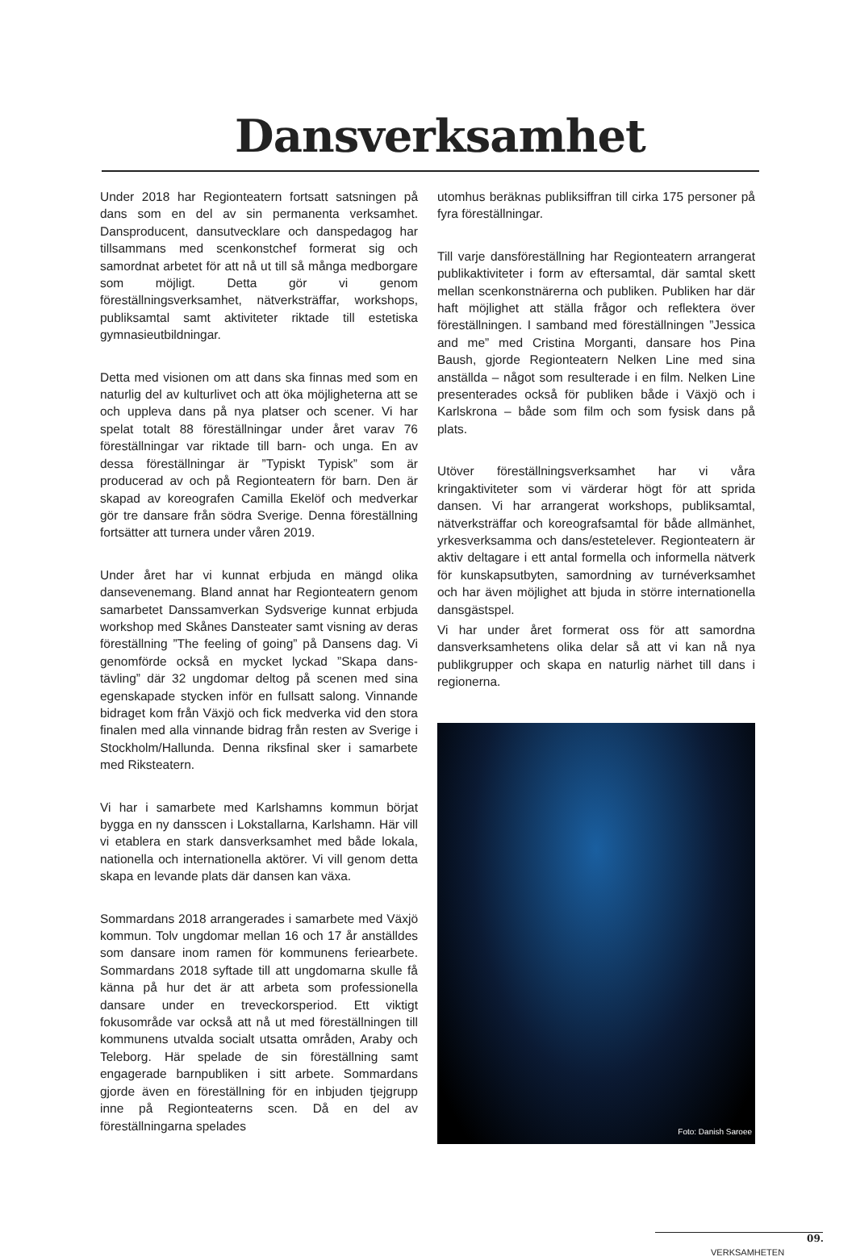Dansverksamhet
Under 2018 har Regionteatern fortsatt satsningen på dans som en del av sin permanenta verksamhet. Dansproducent, dansutvecklare och danspedagog har tillsammans med scenkonstchef formerat sig och samordnat arbetet för att nå ut till så många medborgare som möjligt. Detta gör vi genom föreställningsverksamhet, nätverksträffar, workshops, publiksamtal samt aktiviteter riktade till estetiska gymnasieutbildningar.
Detta med visionen om att dans ska finnas med som en naturlig del av kulturlivet och att öka möjligheterna att se och uppleva dans på nya platser och scener. Vi har spelat totalt 88 föreställningar under året varav 76 föreställningar var riktade till barn- och unga. En av dessa föreställningar är ”Typiskt Typisk” som är producerad av och på Regionteatern för barn. Den är skapad av koreografen Camilla Ekelöf och medverkar gör tre dansare från södra Sverige. Denna föreställning fortsätter att turnera under våren 2019.
Under året har vi kunnat erbjuda en mängd olika dansevenemang. Bland annat har Regionteatern genom samarbetet Danssamverkan Sydsverige kunnat erbjuda workshop med Skånes Dansteater samt visning av deras föreställning ”The feeling of going” på Dansens dag. Vi genomförde också en mycket lyckad ”Skapa dans-tävling” där 32 ungdomar deltog på scenen med sina egenskapade stycken inför en fullsatt salong. Vinnande bidraget kom från Växjö och fick medverka vid den stora finalen med alla vinnande bidrag från resten av Sverige i Stockholm/Hallunda. Denna riksfinal sker i samarbete med Riksteatern.
Vi har i samarbete med Karlshamns kommun börjat bygga en ny dansscen i Lokstallarna, Karlshamn. Här vill vi etablera en stark dansverksamhet med både lokala, nationella och internationella aktörer. Vi vill genom detta skapa en levande plats där dansen kan växa.
Sommardans 2018 arrangerades i samarbete med Växjö kommun. Tolv ungdomar mellan 16 och 17 år anställdes som dansare inom ramen för kommunens feriearbete. Sommardans 2018 syftade till att ungdomarna skulle få känna på hur det är att arbeta som professionella dansare under en treveckorsperiod. Ett viktigt fokusområde var också att nå ut med föreställningen till kommunens utvalda socialt utsatta områden, Araby och Teleborg. Här spelade de sin föreställning samt engagerade barnpubliken i sitt arbete. Sommardans gjorde även en föreställning för en inbjuden tjejgrupp inne på Regionteaterns scen. Då en del av föreställningarna spelades
utomhus beräknas publiksiffran till cirka 175 personer på fyra föreställningar.
Till varje dansföreställning har Regionteatern arrangerat publikaktiviteter i form av eftersamtal, där samtal skett mellan scenkonstnärerna och publiken. Publiken har där haft möjlighet att ställa frågor och reflektera över föreställningen. I samband med föreställningen ”Jessica and me” med Cristina Morganti, dansare hos Pina Baush, gjorde Regionteatern Nelken Line med sina anställda – något som resulterade i en film. Nelken Line presenterades också för publiken både i Växjö och i Karlskrona – både som film och som fysisk dans på plats.
Utöver föreställningsverksamhet har vi våra kringaktiviteter som vi värderar högt för att sprida dansen. Vi har arrangerat workshops, publiksamtal, nätverksträffar och koreografsamtal för både allmänhet, yrkesverksamma och dans/estetelever. Regionteatern är aktiv deltagare i ett antal formella och informella nätverk för kunskapsutbyten, samordning av turnéverksamhet och har även möjlighet att bjuda in större internationella dansgästspel.
Vi har under året formerat oss för att samordna dansverksamhetens olika delar så att vi kan nå nya publikgrupper och skapa en naturlig närhet till dans i regionerna.
Foto: Danish Saroee
VERKSAMHETEN 09.